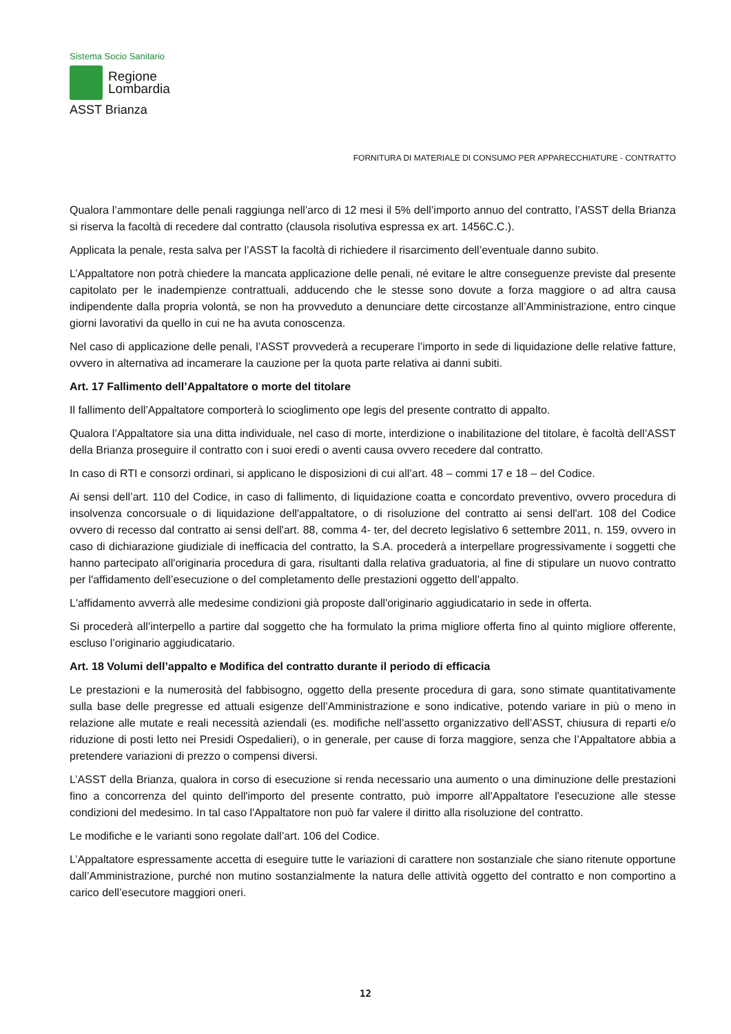Sistema Socio Sanitario
Regione
Lombardia
ASST Brianza
FORNITURA DI MATERIALE DI CONSUMO PER APPARECCHIATURE - CONTRATTO
Qualora l’ammontare delle penali raggiunga nell’arco di 12 mesi il 5% dell’importo annuo del contratto, l’ASST della Brianza si riserva la facoltà di recedere dal contratto (clausola risolutiva espressa ex art. 1456C.C.).
Applicata la penale, resta salva per l’ASST la facoltà di richiedere il risarcimento dell’eventuale danno subito.
L’Appaltatore non potrà chiedere la mancata applicazione delle penali, né evitare le altre conseguenze previste dal presente capitolato per le inadempienze contrattuali, adducendo che le stesse sono dovute a forza maggiore o ad altra causa indipendente dalla propria volontà, se non ha provveduto a denunciare dette circostanze all’Amministrazione, entro cinque giorni lavorativi da quello in cui ne ha avuta conoscenza.
Nel caso di applicazione delle penali, l’ASST provvederà a recuperare l’importo in sede di liquidazione delle relative fatture, ovvero in alternativa ad incamerare la cauzione per la quota parte relativa ai danni subiti.
Art. 17 Fallimento dell’Appaltatore o morte del titolare
Il fallimento dell’Appaltatore comporterà lo scioglimento ope legis del presente contratto di appalto.
Qualora l’Appaltatore sia una ditta individuale, nel caso di morte, interdizione o inabilitazione del titolare, è facoltà dell’ASST della Brianza proseguire il contratto con i suoi eredi o aventi causa ovvero recedere dal contratto.
In caso di RTI e consorzi ordinari, si applicano le disposizioni di cui all’art. 48 – commi 17 e 18 – del Codice.
Ai sensi dell’art. 110 del Codice, in caso di fallimento, di liquidazione coatta e concordato preventivo, ovvero procedura di insolvenza concorsuale o di liquidazione dell'appaltatore, o di risoluzione del contratto ai sensi dell'art. 108 del Codice ovvero di recesso dal contratto ai sensi dell'art. 88, comma 4- ter, del decreto legislativo 6 settembre 2011, n. 159, ovvero in caso di dichiarazione giudiziale di inefficacia del contratto, la S.A. procederà a interpellare progressivamente i soggetti che hanno partecipato all'originaria procedura di gara, risultanti dalla relativa graduatoria, al fine di stipulare un nuovo contratto per l'affidamento dell’esecuzione o del completamento delle prestazioni oggetto dell’appalto.
L'affidamento avverrà alle medesime condizioni già proposte dall'originario aggiudicatario in sede in offerta.
Si procederà all’interpello a partire dal soggetto che ha formulato la prima migliore offerta fino al quinto migliore offerente, escluso l’originario aggiudicatario.
Art. 18 Volumi dell’appalto e Modifica del contratto durante il periodo di efficacia
Le prestazioni e la numerosità del fabbisogno, oggetto della presente procedura di gara, sono stimate quantitativamente sulla base delle pregresse ed attuali esigenze dell’Amministrazione e sono indicative, potendo variare in più o meno in relazione alle mutate e reali necessità aziendali (es. modifiche nell’assetto organizzativo dell’ASST, chiusura di reparti e/o riduzione di posti letto nei Presidi Ospedalieri), o in generale, per cause di forza maggiore, senza che l’Appaltatore abbia a pretendere variazioni di prezzo o compensi diversi.
L’ASST della Brianza, qualora in corso di esecuzione si renda necessario una aumento o una diminuzione delle prestazioni fino a concorrenza del quinto dell'importo del presente contratto, può imporre all'Appaltatore l'esecuzione alle stesse condizioni del medesimo. In tal caso l'Appaltatore non può far valere il diritto alla risoluzione del contratto.
Le modifiche e le varianti sono regolate dall’art. 106 del Codice.
L’Appaltatore espressamente accetta di eseguire tutte le variazioni di carattere non sostanziale che siano ritenute opportune dall’Amministrazione, purché non mutino sostanzialmente la natura delle attività oggetto del contratto e non comportino a carico dell’esecutore maggiori oneri.
12